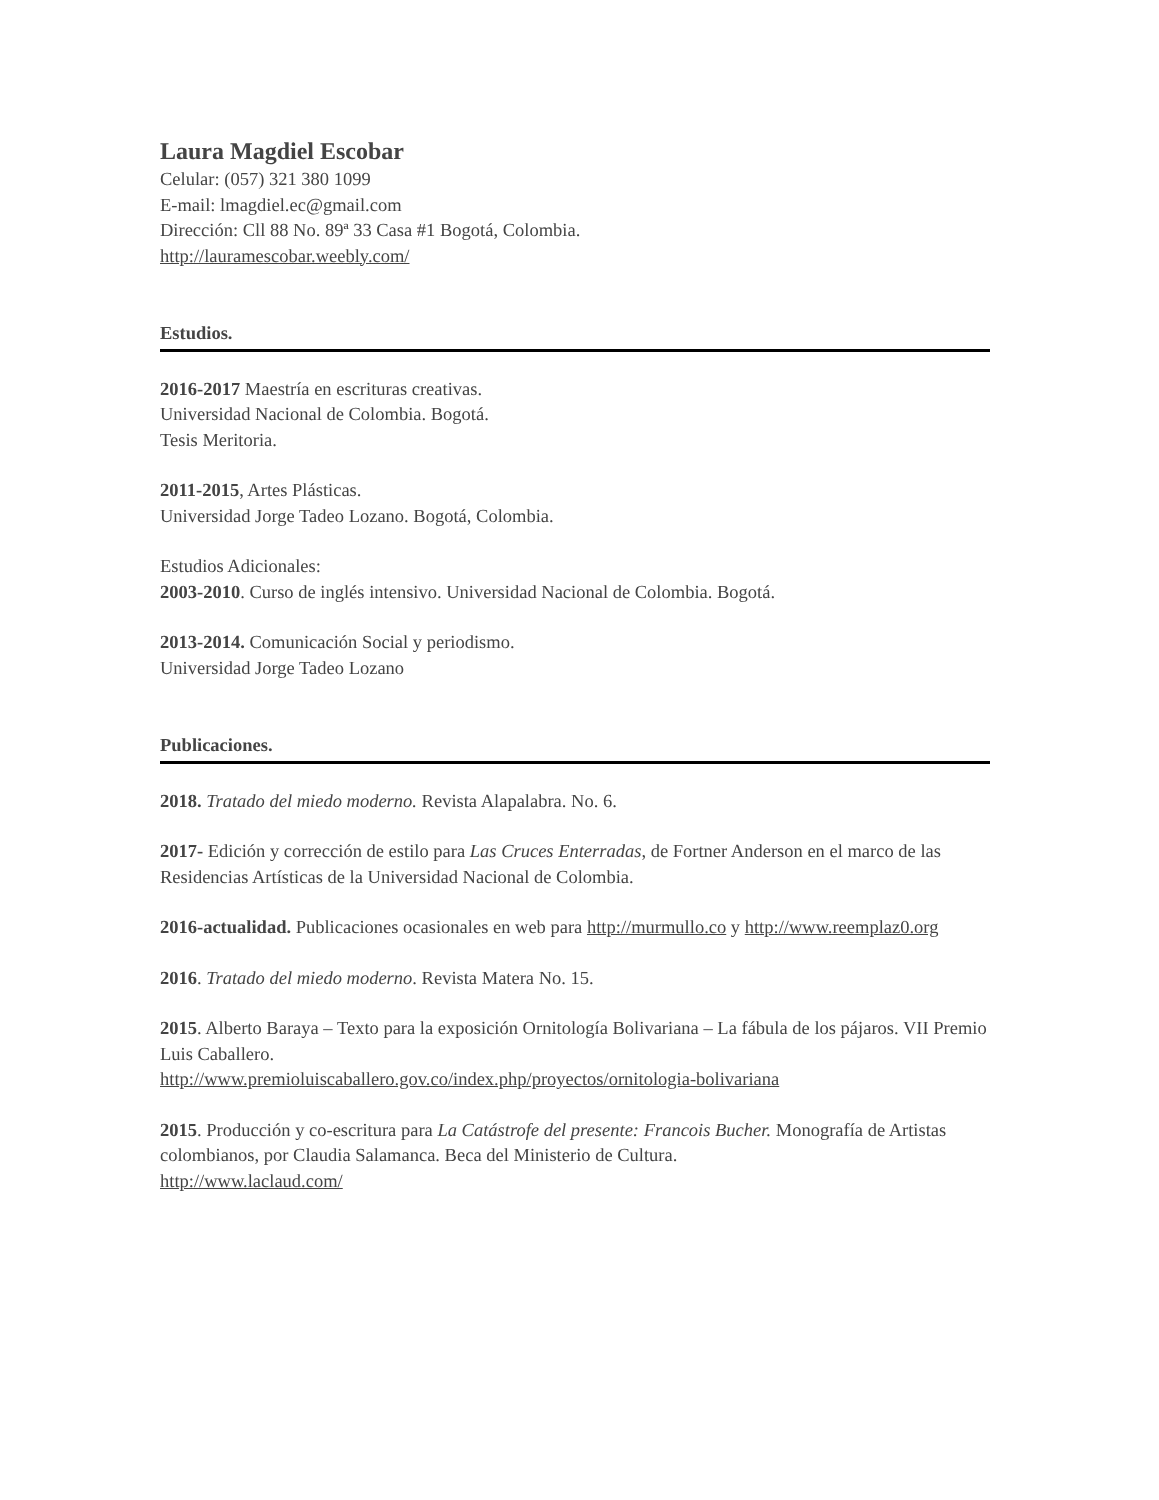Laura Magdiel Escobar
Celular: (057) 321 380 1099
E-mail: lmagdiel.ec@gmail.com
Dirección: Cll 88 No. 89ª 33 Casa #1 Bogotá, Colombia.
http://lauramescobar.weebly.com/
Estudios.
2016-2017 Maestría en escrituras creativas.
Universidad Nacional de Colombia. Bogotá.
Tesis Meritoria.
2011-2015, Artes Plásticas.
Universidad Jorge Tadeo Lozano. Bogotá, Colombia.
Estudios Adicionales:
2003-2010. Curso de inglés intensivo. Universidad Nacional de Colombia. Bogotá.
2013-2014. Comunicación Social y periodismo.
Universidad Jorge Tadeo Lozano
Publicaciones.
2018. Tratado del miedo moderno. Revista Alapalabra. No. 6.
2017- Edición y corrección de estilo para Las Cruces Enterradas, de Fortner Anderson en el marco de las Residencias Artísticas de la Universidad Nacional de Colombia.
2016-actualidad. Publicaciones ocasionales en web para http://murmullo.co y http://www.reemplaz0.org
2016. Tratado del miedo moderno. Revista Matera No. 15.
2015. Alberto Baraya – Texto para la exposición Ornitología Bolivariana – La fábula de los pájaros. VII Premio Luis Caballero.
http://www.premioluiscaballero.gov.co/index.php/proyectos/ornitologia-bolivariana
2015. Producción y co-escritura para La Catástrofe del presente: Francois Bucher. Monografía de Artistas colombianos, por Claudia Salamanca. Beca del Ministerio de Cultura.
http://www.laclaud.com/